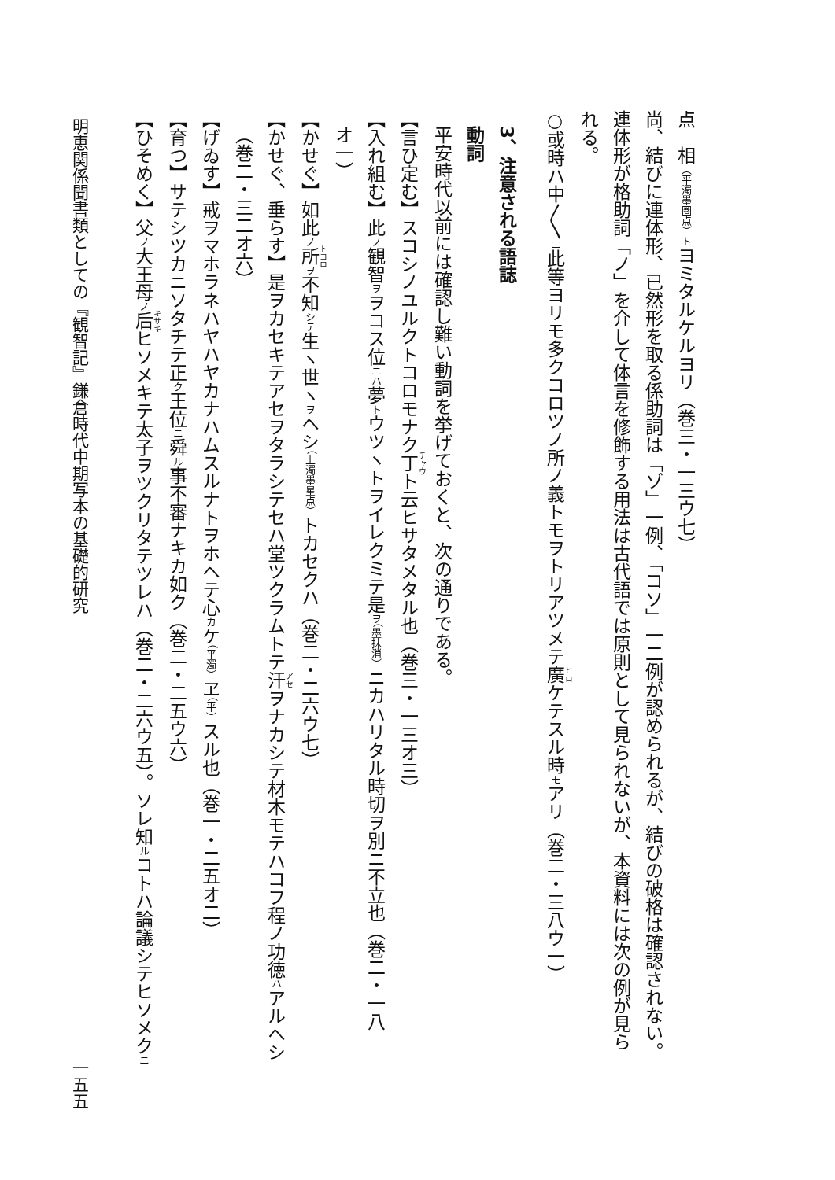点　相（平濁墨圏点）トヨミタルケルヨリ（巻三・一三ウ七）
尚、結びに連体形、已然形を取る係助詞は「ゾ」一例、「コソ」一二例が認められるが、結びの破格は確認されない。
連体形が格助詞「ノ」を介して体言を修飾する用法は古代語では原則として見られないが、本資料には次の例が見ら
れる。
○或時ハ中〳〵ニ此等ヨリモ多クコロツノ所ノ義トモヲトリアツメテ廣ケテスル時モアリ（巻二・三八ウ一）
3、注意される語誌
動詞
平安時代以前には確認し難い動詞を挙げておくと、次の通りである。
【言ひ定む】スコシノユルクトコロモナク丁ト云ヒサタメタル也（巻三・一三オ三）
【入れ組む】此ノ観智ヲヲコス位ニハ夢トウツヽトヲイレクミテ是ヲ（墨抹消）ニカハリタル時切ヲ別ニ不立也（巻二・一八
オ一）
【かせぐ】如此ノ所ヲ不知シテ生ヽ世ヽヲヘシ（上濁墨星点）トカセクハ（巻二・二六ウ七）
【かせぐ、垂らす】是ヲカセキテアセヲタラシテセハ堂ツクラムトテ汗ヲナカシテ材木モテハコフ程ノ功徳ハアルヘシ
（巻二・三二オ六）
【げゐす】戒ヲマホラネハヤハヤカナハムスルナトヲホヘテ心カケ（平濁）ヱ（平）スル也（巻一・二五オ二）
【育つ】サテシツカニソタチテ正ク王位ニ舜ル事不審ナキカ如ク（巻二・二五ウ六）
【ひそめく】父ノ大王母ノ后ヒソメキテ太子ヲツクリタテツレハ（巻二・二六ウ五）。ソレ知ルコトハ論議シテヒソメクニ
明恵関係聞書類としての『観智記』鎌倉時代中期写本の基礎的研究 一五五